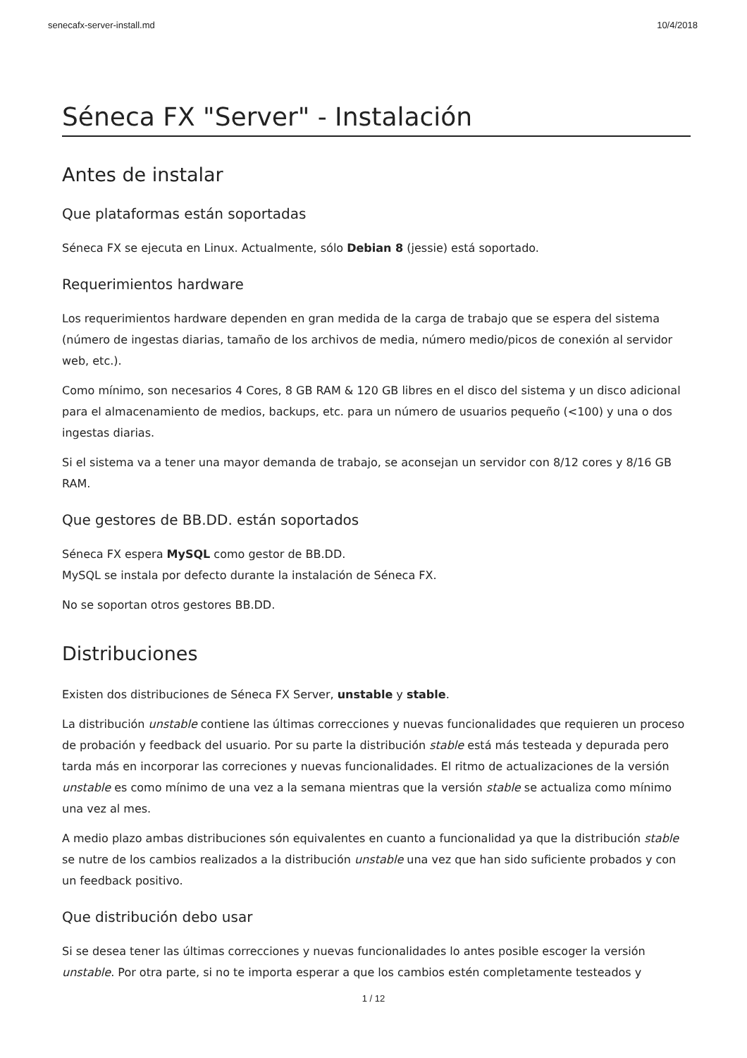senecafx-server-install.md 10/4/2018
Séneca FX "Server" - Instalación
Antes de instalar
Que plataformas están soportadas
Séneca FX se ejecuta en Linux. Actualmente, sólo Debian 8 (jessie) está soportado.
Requerimientos hardware
Los requerimientos hardware dependen en gran medida de la carga de trabajo que se espera del sistema (número de ingestas diarias, tamaño de los archivos de media, número medio/picos de conexión al servidor web, etc.).
Como mínimo, son necesarios 4 Cores, 8 GB RAM & 120 GB libres en el disco del sistema y un disco adicional para el almacenamiento de medios, backups, etc. para un número de usuarios pequeño (<100) y una o dos ingestas diarias.
Si el sistema va a tener una mayor demanda de trabajo, se aconsejan un servidor con 8/12 cores y 8/16 GB RAM.
Que gestores de BB.DD. están soportados
Séneca FX espera MySQL como gestor de BB.DD.
MySQL se instala por defecto durante la instalación de Séneca FX.
No se soportan otros gestores BB.DD.
Distribuciones
Existen dos distribuciones de Séneca FX Server, unstable y stable.
La distribución unstable contiene las últimas correcciones y nuevas funcionalidades que requieren un proceso de probación y feedback del usuario. Por su parte la distribución stable está más testeada y depurada pero tarda más en incorporar las correciones y nuevas funcionalidades. El ritmo de actualizaciones de la versión unstable es como mínimo de una vez a la semana mientras que la versión stable se actualiza como mínimo una vez al mes.
A medio plazo ambas distribuciones són equivalentes en cuanto a funcionalidad ya que la distribución stable se nutre de los cambios realizados a la distribución unstable una vez que han sido suficiente probados y con un feedback positivo.
Que distribución debo usar
Si se desea tener las últimas correcciones y nuevas funcionalidades lo antes posible escoger la versión unstable. Por otra parte, si no te importa esperar a que los cambios estén completamente testeados y
1 / 12